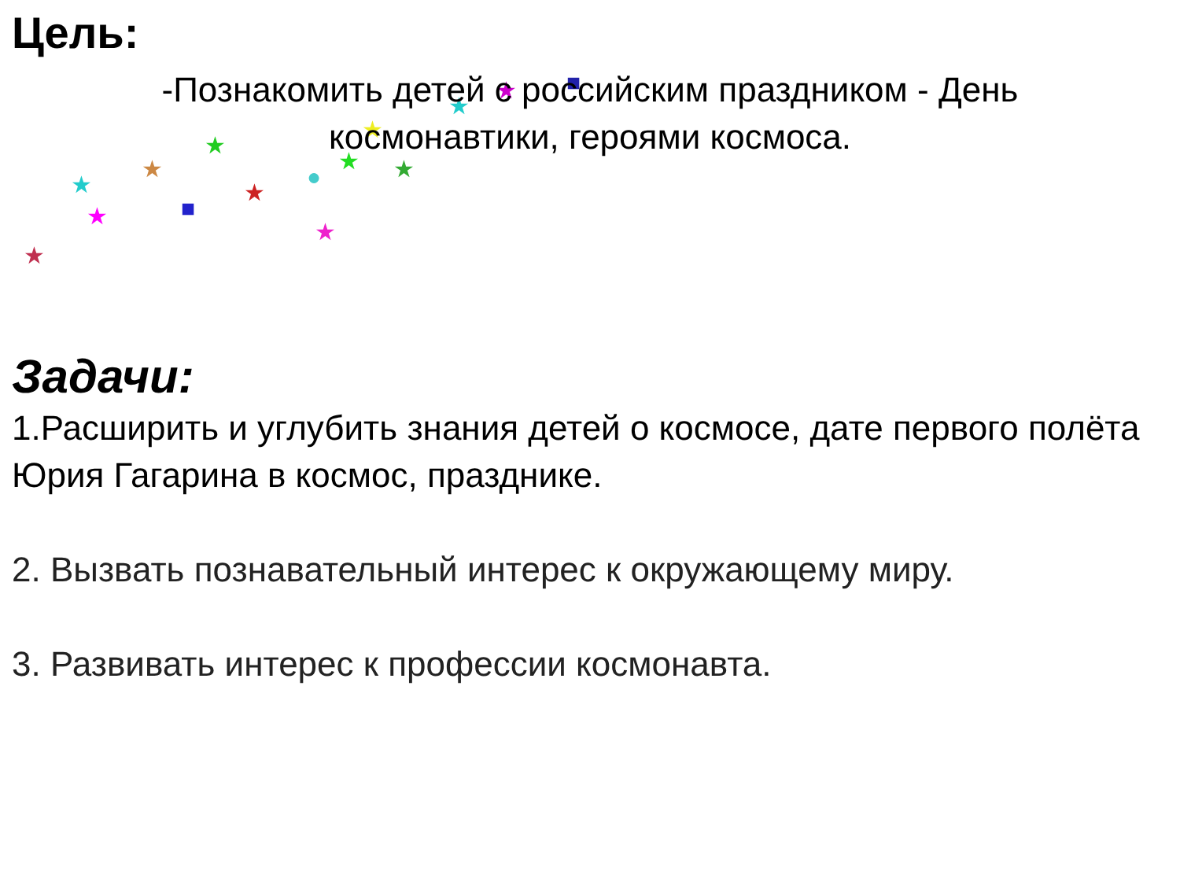★
★
★
★
★
★
★
★
★
★
★
★
●
■
■
Цель:
-Познакомить детей с российским праздником - День космонавтики, героями космоса.
Задачи:
1.Расширить и углубить знания детей о космосе, дате первого полёта Юрия Гагарина в космос, празднике.
2. Вызвать познавательный интерес к окружающему миру.
3. Развивать интерес к профессии космонавта.